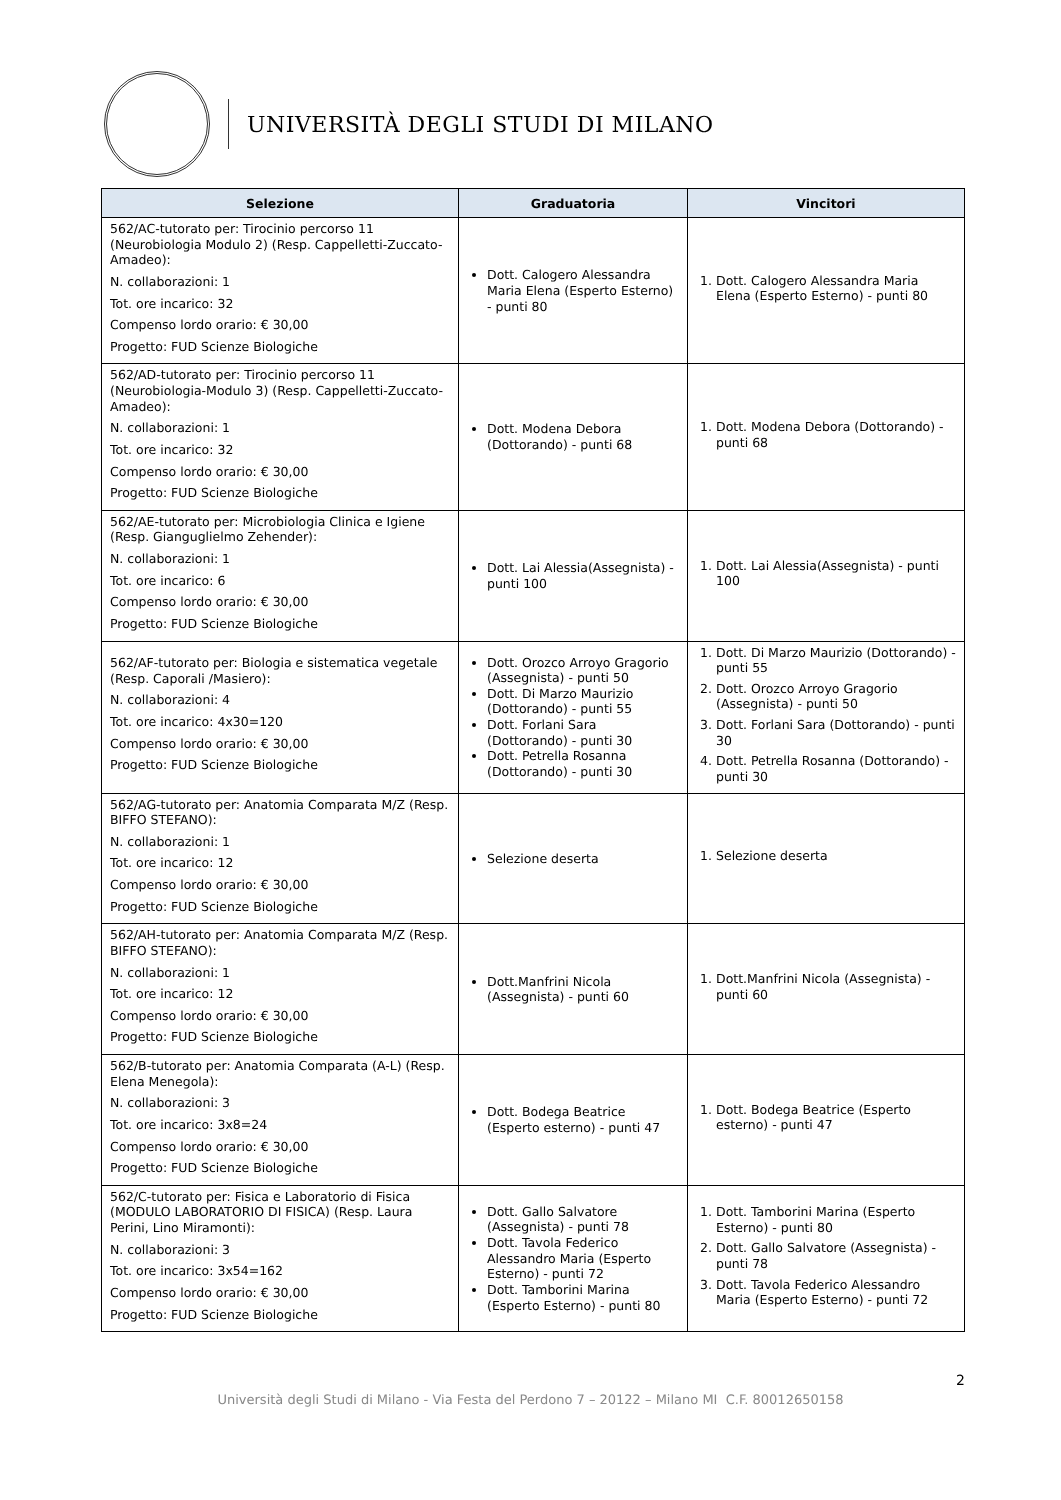UNIVERSITÀ DEGLI STUDI DI MILANO
| Selezione | Graduatoria | Vincitori |
| --- | --- | --- |
| 562/AC-tutorato per: Tirocinio percorso 11 (Neurobiologia Modulo 2) (Resp. Cappelletti-Zuccato-Amadeo): N. collaborazioni: 1 Tot. ore incarico: 32 Compenso lordo orario: € 30,00 Progetto: FUD Scienze Biologiche | Dott. Calogero Alessandra Maria Elena (Esperto Esterno) - punti 80 | 1. Dott. Calogero Alessandra Maria Elena (Esperto Esterno) - punti 80 |
| 562/AD-tutorato per: Tirocinio percorso 11 (Neurobiologia-Modulo 3) (Resp. Cappelletti-Zuccato-Amadeo): N. collaborazioni: 1 Tot. ore incarico: 32 Compenso lordo orario: € 30,00 Progetto: FUD Scienze Biologiche | Dott. Modena Debora (Dottorando) - punti 68 | 1. Dott. Modena Debora (Dottorando) - punti 68 |
| 562/AE-tutorato per: Microbiologia Clinica e Igiene (Resp. Gianguglielmo Zehender): N. collaborazioni: 1 Tot. ore incarico: 6 Compenso lordo orario: € 30,00 Progetto: FUD Scienze Biologiche | Dott. Lai Alessia(Assegnista) - punti 100 | 1. Dott. Lai Alessia(Assegnista) - punti 100 |
| 562/AF-tutorato per: Biologia e sistematica vegetale (Resp. Caporali /Masiero): N. collaborazioni: 4 Tot. ore incarico: 4x30=120 Compenso lordo orario: € 30,00 Progetto: FUD Scienze Biologiche | Dott. Orozco Arroyo Gragorio (Assegnista) - punti 50 Dott. Di Marzo Maurizio (Dottorando) - punti 55 Dott. Forlani Sara (Dottorando) - punti 30 Dott. Petrella Rosanna (Dottorando) - punti 30 | 1. Dott. Di Marzo Maurizio (Dottorando) - punti 55 2. Dott. Orozco Arroyo Gragorio (Assegnista) - punti 50 3. Dott. Forlani Sara (Dottorando) - punti 30 4. Dott. Petrella Rosanna (Dottorando) - punti 30 |
| 562/AG-tutorato per: Anatomia Comparata M/Z (Resp. BIFFO STEFANO): N. collaborazioni: 1 Tot. ore incarico: 12 Compenso lordo orario: € 30,00 Progetto: FUD Scienze Biologiche | Selezione deserta | 1. Selezione deserta |
| 562/AH-tutorato per: Anatomia Comparata M/Z (Resp. BIFFO STEFANO): N. collaborazioni: 1 Tot. ore incarico: 12 Compenso lordo orario: € 30,00 Progetto: FUD Scienze Biologiche | Dott.Manfrini Nicola (Assegnista) - punti 60 | 1. Dott.Manfrini Nicola (Assegnista) - punti 60 |
| 562/B-tutorato per: Anatomia Comparata (A-L) (Resp. Elena Menegola): N. collaborazioni: 3 Tot. ore incarico: 3x8=24 Compenso lordo orario: € 30,00 Progetto: FUD Scienze Biologiche | Dott. Bodega Beatrice (Esperto esterno) - punti 47 | 1. Dott. Bodega Beatrice (Esperto esterno) - punti 47 |
| 562/C-tutorato per: Fisica e Laboratorio di Fisica (MODULO LABORATORIO DI FISICA) (Resp. Laura Perini, Lino Miramonti): N. collaborazioni: 3 Tot. ore incarico: 3x54=162 Compenso lordo orario: € 30,00 Progetto: FUD Scienze Biologiche | Dott. Gallo Salvatore (Assegnista) - punti 78 Dott. Tavola Federico Alessandro Maria (Esperto Esterno) - punti 72 Dott. Tamborini Marina (Esperto Esterno) - punti 80 | 1. Dott. Tamborini Marina (Esperto Esterno) - punti 80 2. Dott. Gallo Salvatore (Assegnista) - punti 78 3. Dott. Tavola Federico Alessandro Maria (Esperto Esterno) - punti 72 |
2
Università degli Studi di Milano - Via Festa del Perdono 7 – 20122 – Milano MI C.F. 80012650158